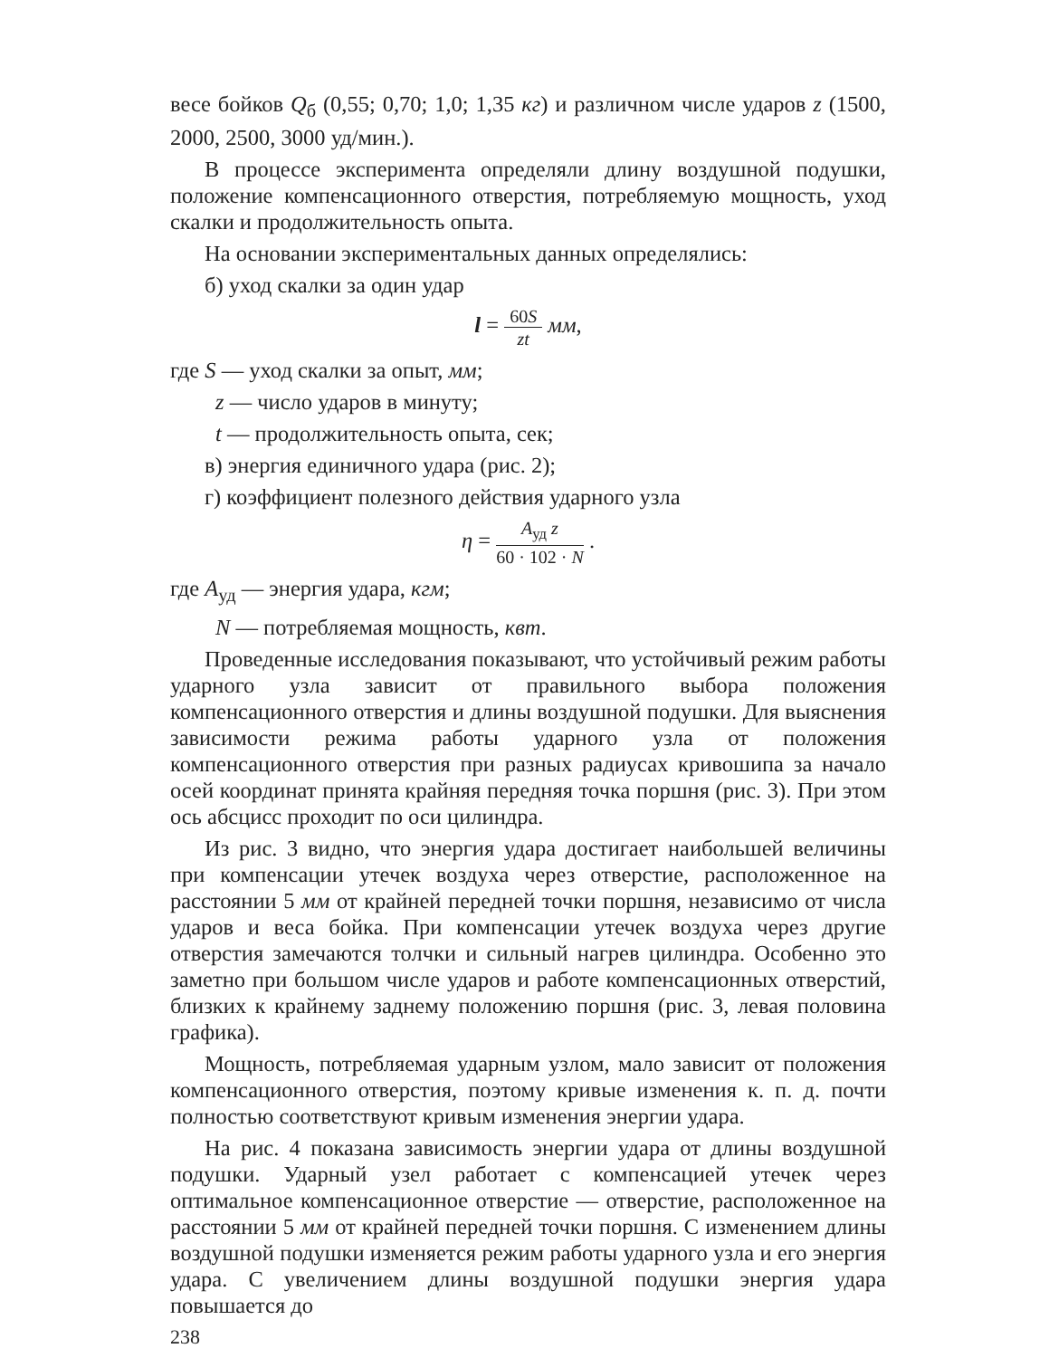весе бойков Q<sub>б</sub> (0,55; 0,70; 1,0; 1,35 кг) и различном числе ударов z (1500, 2000, 2500, 3000 уд/мин.).
В процессе эксперимента определяли длину воздушной подушки, положение компенсационного отверстия, потребляемую мощность, уход скалки и продолжительность опыта.
На основании экспериментальных данных определялись:
б) уход скалки за один удар
l = 60S zt мм,
где S — уход скалки за опыт, мм;
z — число ударов в минуту;
t — продолжительность опыта, сек;
в) энергия единичного удара (рис. 2);
г) коэффициент полезного действия ударного узла
η = A<sub>уд</sub> z 60 · 102 · N .
где A<sub>уд</sub> — энергия удара, кгм;
N — потребляемая мощность, квт.
Проведенные исследования показывают, что устойчивый режим работы ударного узла зависит от правильного выбора положения компенсационного отверстия и длины воздушной подушки. Для выяснения зависимости режима работы ударного узла от положения компенсационного отверстия при разных радиусах кривошипа за начало осей координат принята крайняя передняя точка поршня (рис. 3). При этом ось абсцисс проходит по оси цилиндра.
Из рис. 3 видно, что энергия удара достигает наибольшей величины при компенсации утечек воздуха через отверстие, расположенное на расстоянии 5 мм от крайней передней точки поршня, независимо от числа ударов и веса бойка. При компенсации утечек воздуха через другие отверстия замечаются толчки и сильный нагрев цилиндра. Особенно это заметно при большом числе ударов и работе компенсационных отверстий, близких к крайнему заднему положению поршня (рис. 3, левая половина графика).
Мощность, потребляемая ударным узлом, мало зависит от положения компенсационного отверстия, поэтому кривые изменения к. п. д. почти полностью соответствуют кривым изменения энергии удара.
На рис. 4 показана зависимость энергии удара от длины воздушной подушки. Ударный узел работает с компенсацией утечек через оптимальное компенсационное отверстие — отверстие, расположенное на расстоянии 5 мм от крайней передней точки поршня. С изменением длины воздушной подушки изменяется режим работы ударного узла и его энергия удара. С увеличением длины воздушной подушки энергия удара повышается до
238